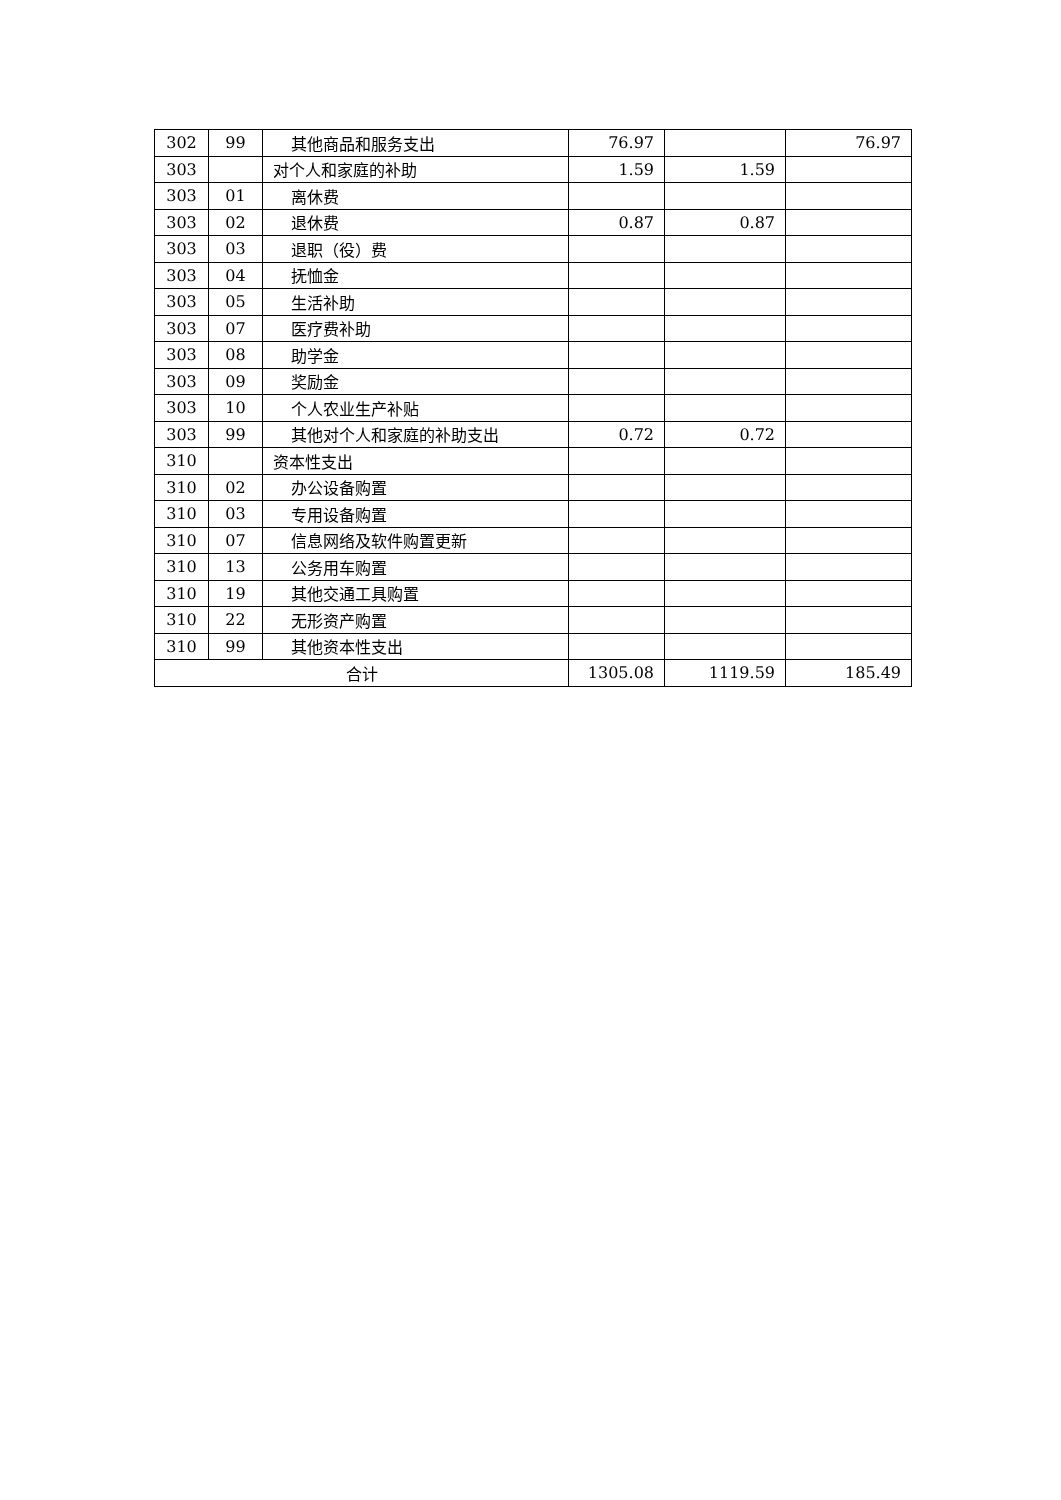| 302 | 99 | 其他商品和服务支出 | 76.97 | | 76.97 |
| 303 | | 对个人和家庭的补助 | 1.59 | 1.59 | |
| 303 | 01 | 离休费 | | | |
| 303 | 02 | 退休费 | 0.87 | 0.87 | |
| 303 | 03 | 退职（役）费 | | | |
| 303 | 04 | 抚恤金 | | | |
| 303 | 05 | 生活补助 | | | |
| 303 | 07 | 医疗费补助 | | | |
| 303 | 08 | 助学金 | | | |
| 303 | 09 | 奖励金 | | | |
| 303 | 10 | 个人农业生产补贴 | | | |
| 303 | 99 | 其他对个人和家庭的补助支出 | 0.72 | 0.72 | |
| 310 | | 资本性支出 | | | |
| 310 | 02 | 办公设备购置 | | | |
| 310 | 03 | 专用设备购置 | | | |
| 310 | 07 | 信息网络及软件购置更新 | | | |
| 310 | 13 | 公务用车购置 | | | |
| 310 | 19 | 其他交通工具购置 | | | |
| 310 | 22 | 无形资产购置 | | | |
| 310 | 99 | 其他资本性支出 | | | |
| 合计 | | | 1305.08 | 1119.59 | 185.49 |